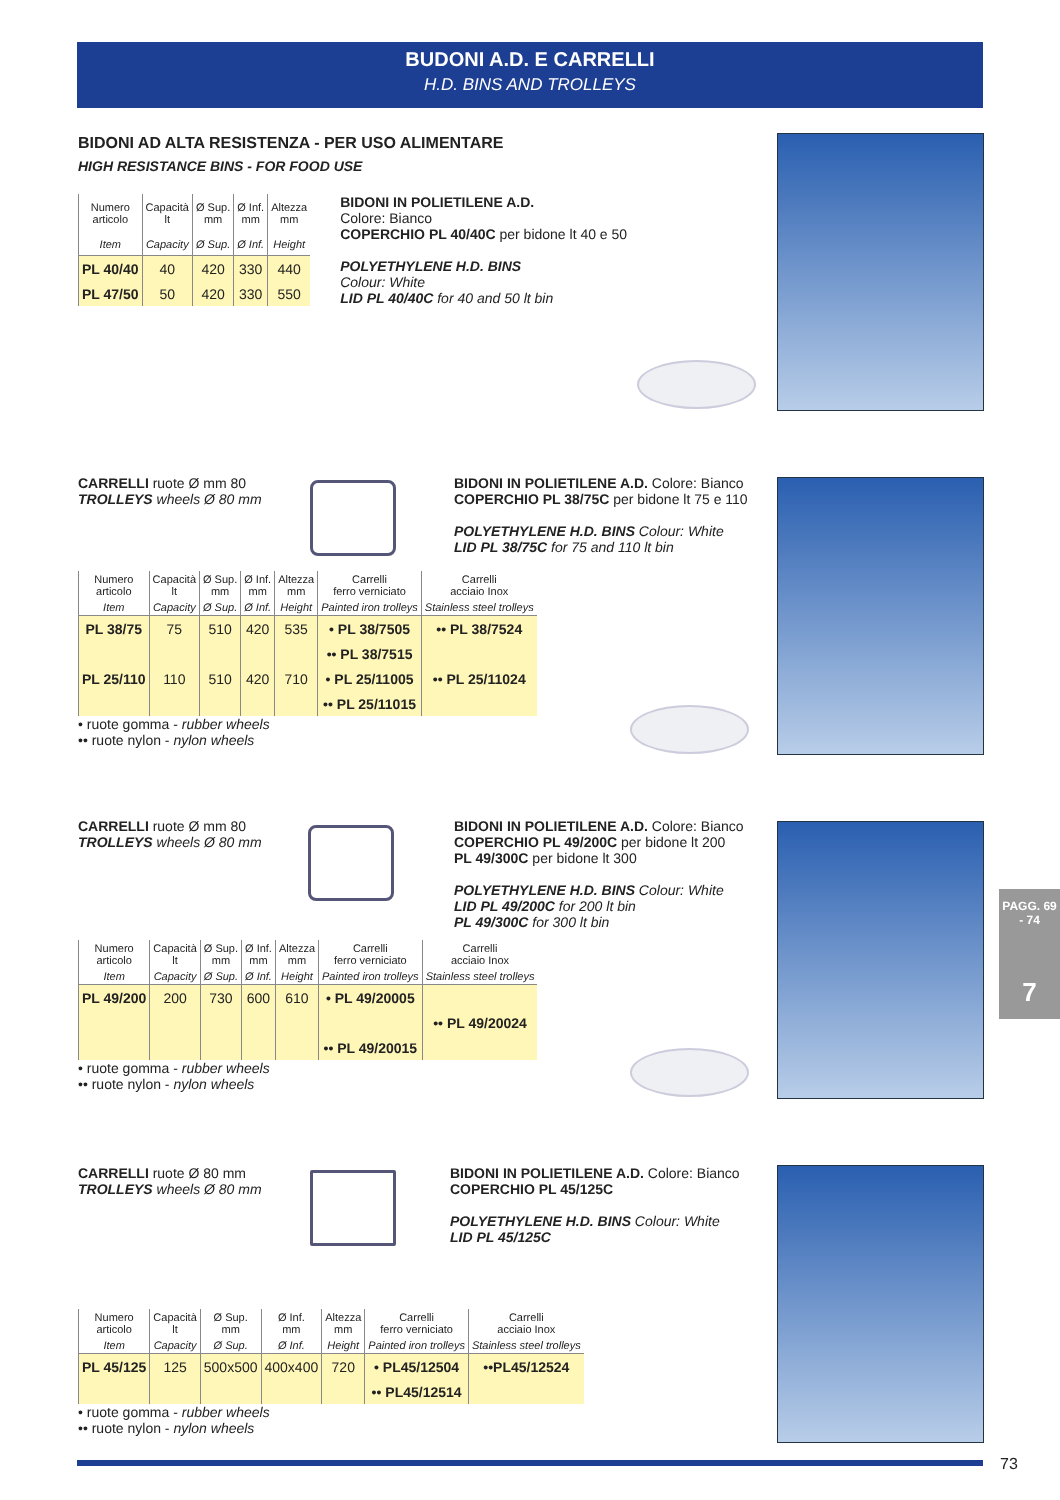BUDONI A.D. E CARRELLI
H.D. BINS AND TROLLEYS
BIDONI AD ALTA RESISTENZA - PER USO ALIMENTARE
HIGH RESISTANCE BINS - FOR FOOD USE
| Numero articolo | Capacità lt | Ø Sup. mm | Ø Inf. mm | Altezza mm |
| --- | --- | --- | --- | --- |
| Item | Capacity | Ø Sup. | Ø Inf. | Height |
| PL 40/40 | 40 | 420 | 330 | 440 |
| PL 47/50 | 50 | 420 | 330 | 550 |
BIDONI IN POLIETILENE A.D.
Colore: Bianco
COPERCHIO PL 40/40C per bidone lt 40 e 50
POLYETHYLENE H.D. BINS
Colour: White
LID PL 40/40C for 40 and 50 lt bin
CARRELLI ruote Ø mm 80
TROLLEYS wheels Ø 80 mm
BIDONI IN POLIETILENE A.D. Colore: Bianco
COPERCHIO PL 38/75C per bidone lt 75 e 110
POLYETHYLENE H.D. BINS Colour: White
LID PL 38/75C for 75 and 110 lt bin
| Numero articolo | Capacità lt | Ø Sup. mm | Ø Inf. mm | Altezza mm | Carrelli ferro verniciato | Carrelli acciaio Inox |
| --- | --- | --- | --- | --- | --- | --- |
| Item | Capacity | Ø Sup. | Ø Inf. | Height | Painted iron trolleys | Stainless steel trolleys |
| PL 38/75 | 75 | 510 | 420 | 535 | • PL 38/7505 | •• PL 38/7524 |
| | | | | | •• PL 38/7515 | |
| PL 25/110 | 110 | 510 | 420 | 710 | • PL 25/11005 | •• PL 25/11024 |
| | | | | | •• PL 25/11015 | |
• ruote gomma - rubber wheels
•• ruote nylon - nylon wheels
CARRELLI ruote Ø mm 80
TROLLEYS wheels Ø 80 mm
BIDONI IN POLIETILENE A.D. Colore: Bianco
COPERCHIO PL 49/200C per bidone lt 200
PL 49/300C per bidone lt 300
POLYETHYLENE H.D. BINS Colour: White
LID PL 49/200C for 200 lt bin
PL 49/300C for 300 lt bin
| Numero articolo | Capacità lt | Ø Sup. mm | Ø Inf. mm | Altezza mm | Carrelli ferro verniciato | Carrelli acciaio Inox |
| --- | --- | --- | --- | --- | --- | --- |
| Item | Capacity | Ø Sup. | Ø Inf. | Height | Painted iron trolleys | Stainless steel trolleys |
| PL 49/200 | 200 | 730 | 600 | 610 | • PL 49/20005 | |
| | | | | | | •• PL 49/20024 |
| | | | | | •• PL 49/20015 | |
• ruote gomma - rubber wheels
•• ruote nylon - nylon wheels
PAGG. 69 - 74
7
CARRELLI ruote Ø 80 mm
TROLLEYS wheels Ø 80 mm
BIDONI IN POLIETILENE A.D. Colore: Bianco
COPERCHIO PL 45/125C
POLYETHYLENE H.D. BINS Colour: White
LID PL 45/125C
| Numero articolo | Capacità lt | Ø Sup. mm | Ø Inf. mm | Altezza mm | Carrelli ferro verniciato | Carrelli acciaio Inox |
| --- | --- | --- | --- | --- | --- | --- |
| Item | Capacity | Ø Sup. | Ø Inf. | Height | Painted iron trolleys | Stainless steel trolleys |
| PL 45/125 | 125 | 500x500 | 400x400 | 720 | • PL45/12504 | ••PL45/12524 |
| | | | | | •• PL45/12514 | |
• ruote gomma - rubber wheels
•• ruote nylon - nylon wheels
73